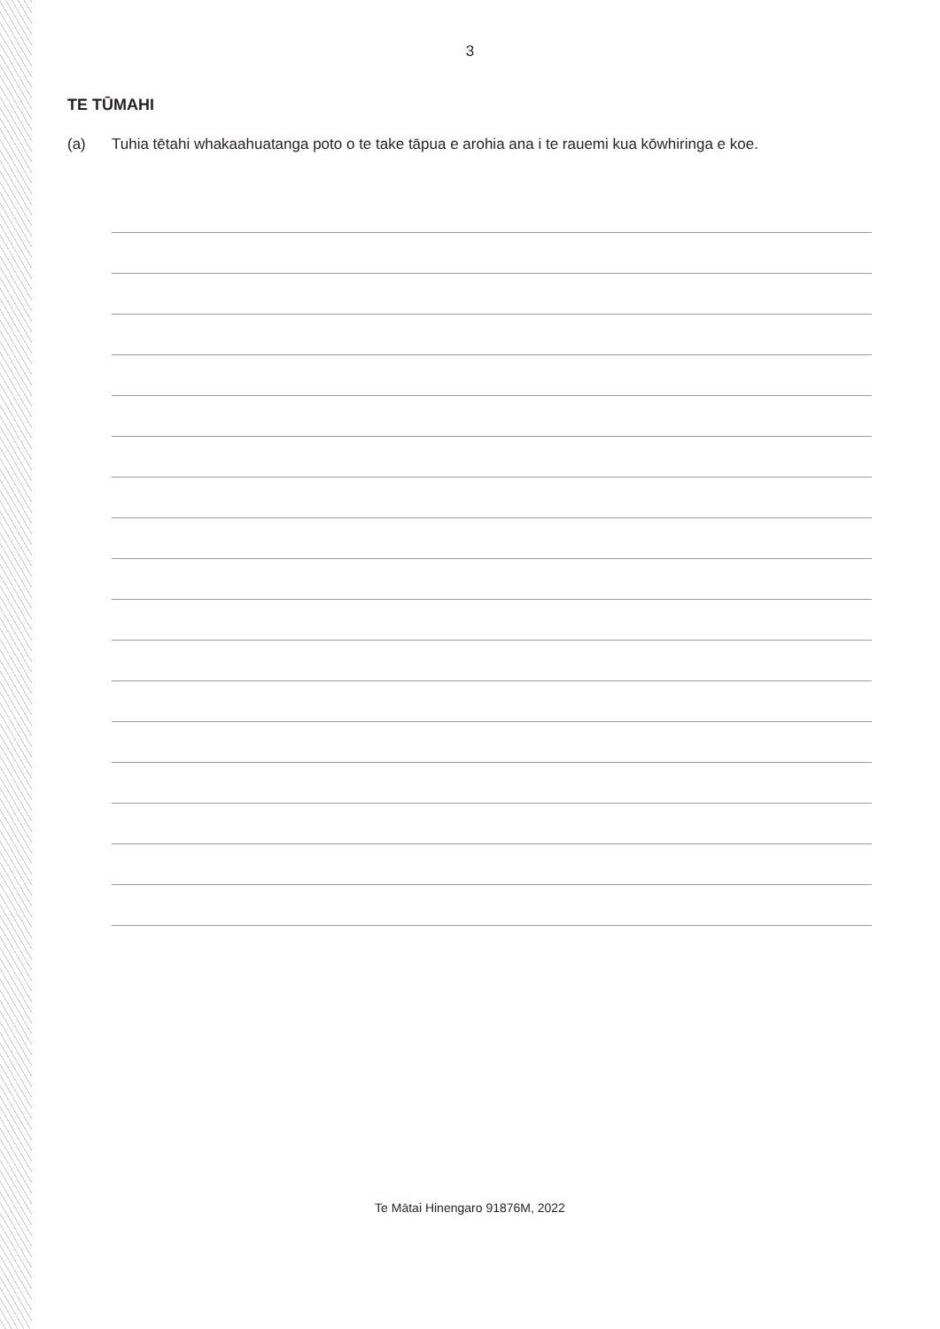3
TE TŪMAHI
(a) Tuhia tētahi whakaahuatanga poto o te take tāpua e arohia ana i te rauemi kua kōwhiringa e koe.
Te Mātai Hinengaro 91876M, 2022